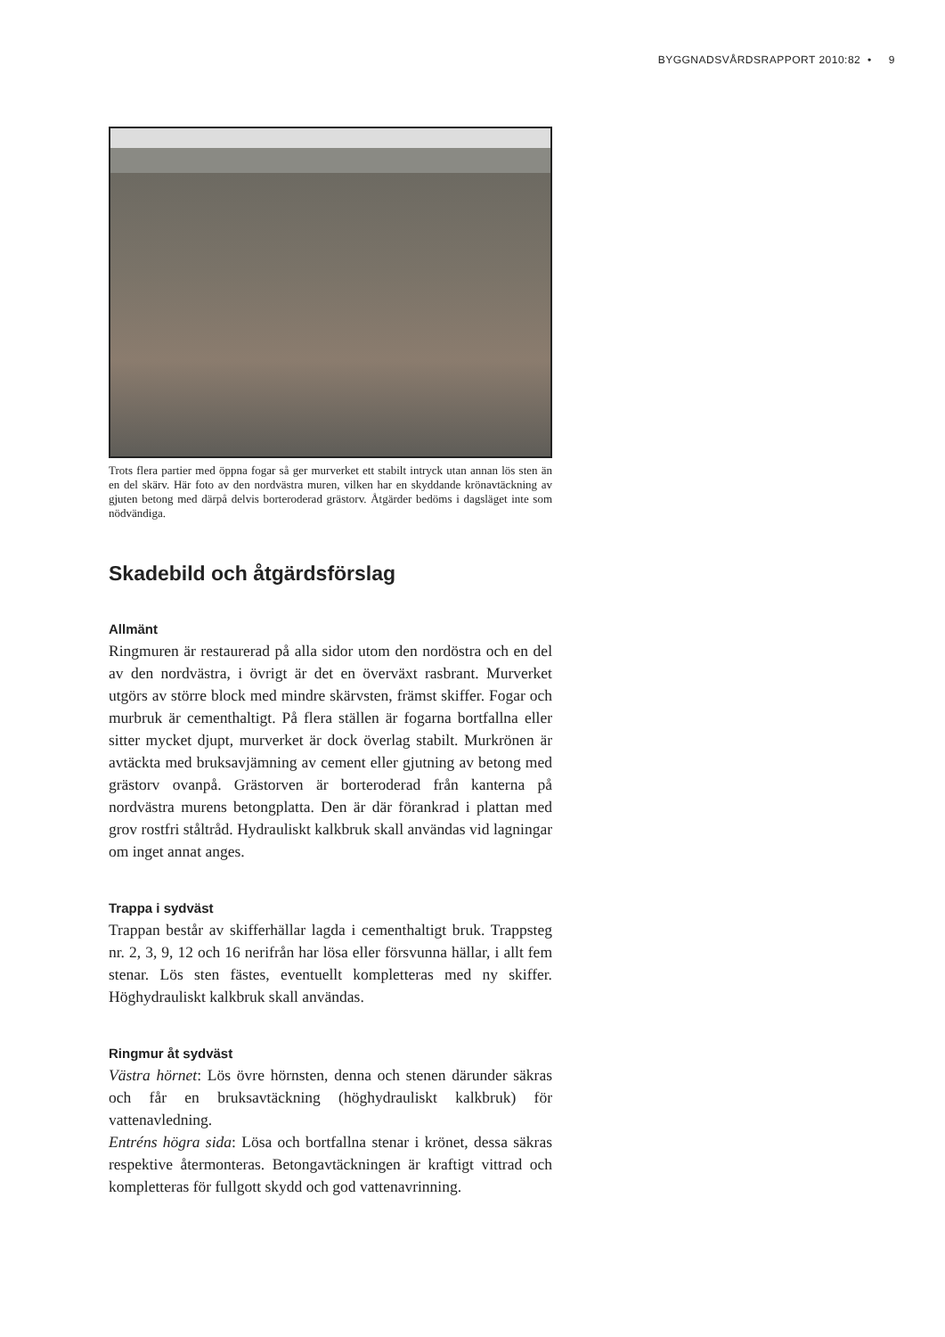BYGGNADSVÅRDSRAPPORT 2010:82 • 9
Trots flera partier med öppna fogar så ger murverket ett stabilt intryck utan annan lös sten än en del skärv. Här foto av den nordvästra muren, vilken har en skyddande krönavtäckning av gjuten betong med därpå delvis borteroderad grästorv. Åtgärder bedöms i dagsläget inte som nödvändiga.
Skadebild och åtgärdsförslag
Allmänt
Ringmuren är restaurerad på alla sidor utom den nordöstra och en del av den nordvästra, i övrigt är det en överväxt rasbrant. Murverket utgörs av större block med mindre skärvsten, främst skiffer. Fogar och murbruk är cementhaltigt. På flera ställen är fogarna bortfallna eller sitter mycket djupt, murverket är dock överlag stabilt. Murkrönen är avtäckta med bruksavjämning av cement eller gjutning av betong med grästorv ovanpå. Grästorven är borteroderad från kanterna på nordvästra murens betongplatta. Den är där förankrad i plattan med grov rostfri ståltråd. Hydrauliskt kalkbruk skall användas vid lagningar om inget annat anges.
Trappa i sydväst
Trappan består av skifferhällar lagda i cementhaltigt bruk. Trappsteg nr. 2, 3, 9, 12 och 16 nerifrån har lösa eller försvunna hällar, i allt fem stenar. Lös sten fästes, eventuellt kompletteras med ny skiffer. Höghydrauliskt kalkbruk skall användas.
Ringmur åt sydväst
Västra hörnet: Lös övre hörnsten, denna och stenen därunder säkras och får en bruksavtäckning (höghydrauliskt kalkbruk) för vattenavledning.
Entréns högra sida: Lösa och bortfallna stenar i krönet, dessa säkras respektive återmonteras. Betongavtäckningen är kraftigt vittrad och kompletteras för fullgott skydd och god vattenavrinning.